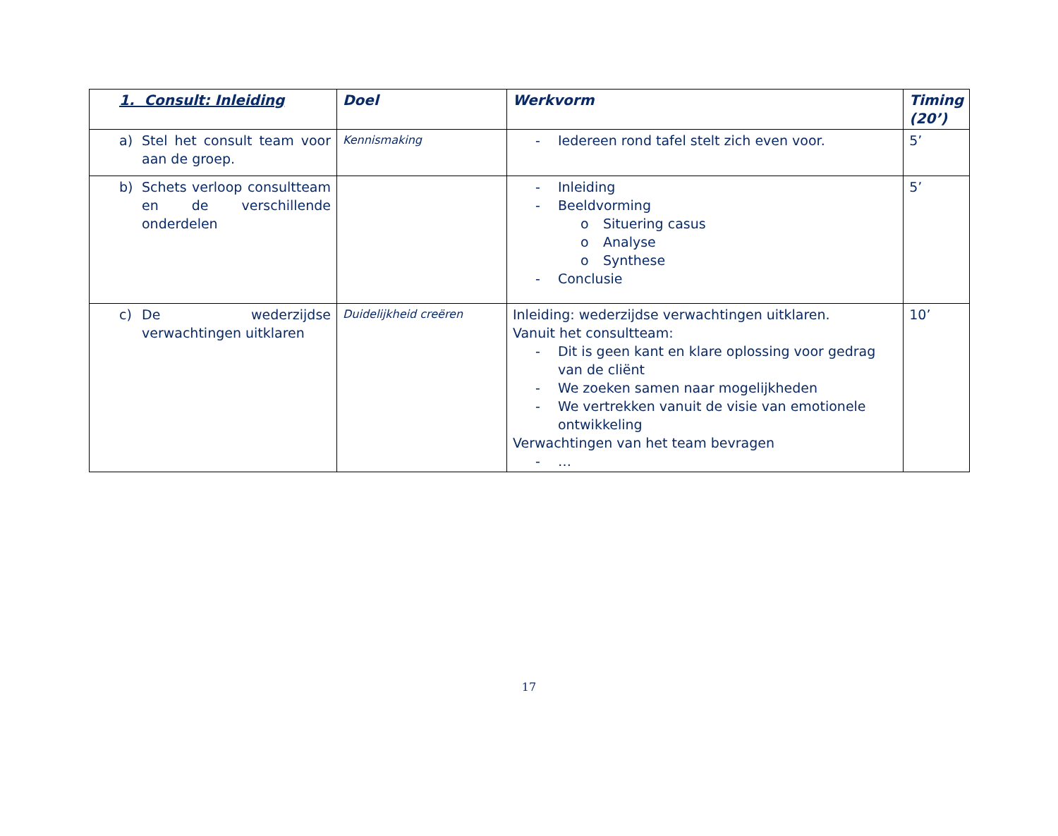| 1. Consult: Inleiding | Doel | Werkvorm | Timing (20’) |
| --- | --- | --- | --- |
| a) Stel het consult team voor aan de groep. | Kennismaking | - Iedereen rond tafel stelt zich even voor. | 5’ |
| b) Schets verloop consultteam en de verschillende onderdelen | | - Inleiding - Beeldvorming o Situering casus o Analyse o Synthese - Conclusie | 5’ |
| c) De wederzijdse verwachtingen uitklaren | Duidelijkheid creëren | Inleiding: wederzijdse verwachtingen uitklaren. Vanuit het consultteam: - Dit is geen kant en klare oplossing voor gedrag van de cliënt - We zoeken samen naar mogelijkheden - We vertrekken vanuit de visie van emotionele ontwikkeling Verwachtingen van het team bevragen - … | 10’ |
17